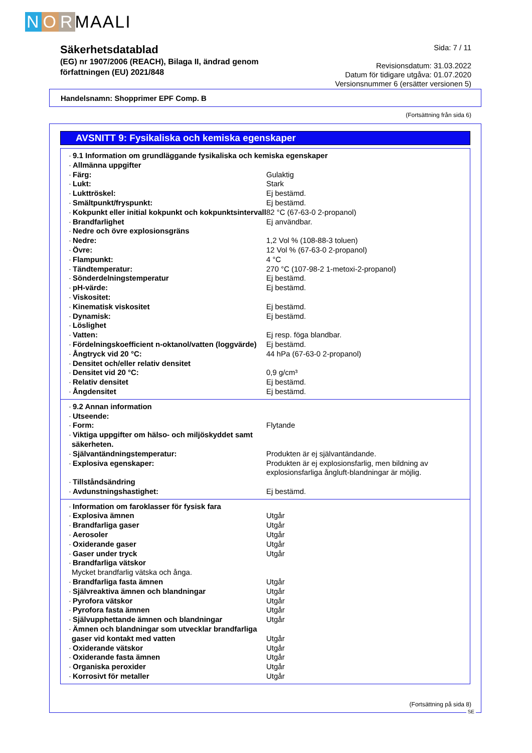N O R MAALI
Säkerhetsdatablad
(EG) nr 1907/2006 (REACH), Bilaga II, ändrad genom
författningen (EU) 2021/848
Sida: 7 / 11
Revisionsdatum: 31.03.2022
Datum för tidigare utgåva: 01.07.2020
Versionsnummer 6 (ersätter versionen 5)
Handelsnamn: Shopprimer EPF Comp. B
(Fortsättning från sida 6)
AVSNITT 9: Fysikaliska och kemiska egenskaper
| · 9.1 Information om grundläggande fysikaliska och kemiska egenskaper | |
| · Allmänna uppgifter | |
| · Färg: | Gulaktig |
| · Lukt: | Stark |
| · Lukttröskel: | Ej bestämd. |
| · Smältpunkt/fryspunkt: | Ej bestämd. |
| · Kokpunkt eller initial kokpunkt och kokpunktsintervall | 82 °C (67-63-0 2-propanol) |
| · Brandfarlighet | Ej användbar. |
| · Nedre och övre explosionsgräns | |
| · Nedre: | 1,2 Vol % (108-88-3 toluen) |
| · Övre: | 12 Vol % (67-63-0 2-propanol) |
| · Flampunkt: | 4 °C |
| · Tändtemperatur: | 270 °C (107-98-2 1-metoxi-2-propanol) |
| · Sönderdelningstemperatur | Ej bestämd. |
| · pH-värde: | Ej bestämd. |
| · Viskositet: | |
| · Kinematisk viskositet | Ej bestämd. |
| · Dynamisk: | Ej bestämd. |
| · Löslighet | |
| · Vatten: | Ej resp. föga blandbar. |
| · Fördelningskoefficient n-oktanol/vatten (loggvärde) | Ej bestämd. |
| · Ångtryck vid 20 °C: | 44 hPa (67-63-0 2-propanol) |
| · Densitet och/eller relativ densitet | |
| · Densitet vid 20 °C: | 0,9 g/cm³ |
| · Relativ densitet | Ej bestämd. |
| · Ångdensitet | Ej bestämd. |
| · 9.2 Annan information | |
| · Utseende: | |
| · Form: | Flytande |
| · Viktiga uppgifter om hälso- och miljöskyddet samt säkerheten. | |
| · Självantändningstemperatur: | Produkten är ej självantändande. |
| · Explosiva egenskaper: | Produkten är ej explosionsfarlig, men bildning av explosionsfarliga ångluft-blandningar är möjlig. |
| · Tillståndsändring | |
| · Avdunstningshastighet: | Ej bestämd. |
| · Information om faroklasser för fysisk fara | |
| · Explosiva ämnen | Utgår |
| · Brandfarliga gaser | Utgår |
| · Aerosoler | Utgår |
| · Oxiderande gaser | Utgår |
| · Gaser under tryck | Utgår |
| · Brandfarliga vätskor | |
| Mycket brandfarlig vätska och ånga. | |
| · Brandfarliga fasta ämnen | Utgår |
| · Självreaktiva ämnen och blandningar | Utgår |
| · Pyrofora vätskor | Utgår |
| · Pyrofora fasta ämnen | Utgår |
| · Självupphettande ämnen och blandningar | Utgår |
| · Ämnen och blandningar som utvecklar brandfarliga gaser vid kontakt med vatten | Utgår |
| · Oxiderande vätskor | Utgår |
| · Oxiderande fasta ämnen | Utgår |
| · Organiska peroxider | Utgår |
| · Korrosivt för metaller | Utgår |
(Fortsättning på sida 8)
SE